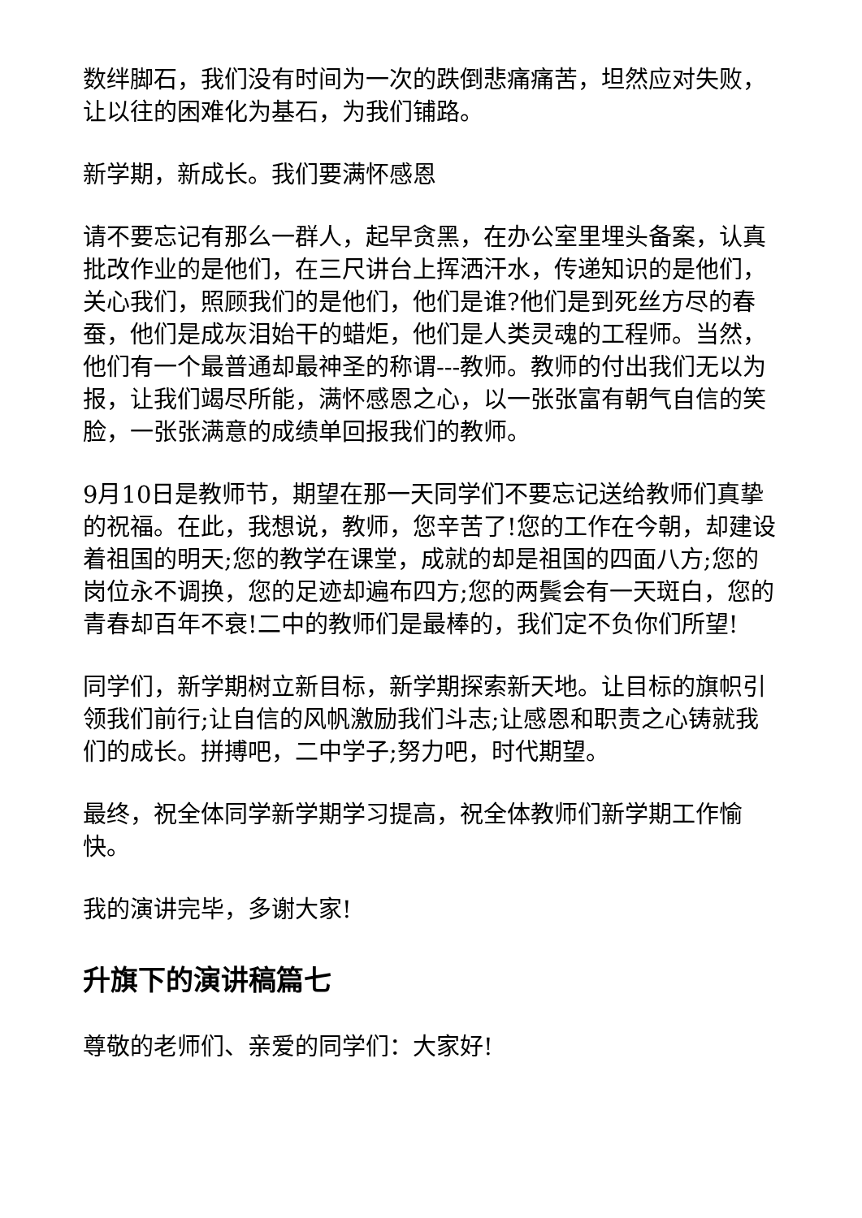数绊脚石，我们没有时间为一次的跌倒悲痛痛苦，坦然应对失败，让以往的困难化为基石，为我们铺路。
新学期，新成长。我们要满怀感恩
请不要忘记有那么一群人，起早贪黑，在办公室里埋头备案，认真批改作业的是他们，在三尺讲台上挥洒汗水，传递知识的是他们，关心我们，照顾我们的是他们，他们是谁?他们是到死丝方尽的春蚕，他们是成灰泪始干的蜡炬，他们是人类灵魂的工程师。当然，他们有一个最普通却最神圣的称谓---教师。教师的付出我们无以为报，让我们竭尽所能，满怀感恩之心，以一张张富有朝气自信的笑脸，一张张满意的成绩单回报我们的教师。
9月10日是教师节，期望在那一天同学们不要忘记送给教师们真挚的祝福。在此，我想说，教师，您辛苦了!您的工作在今朝，却建设着祖国的明天;您的教学在课堂，成就的却是祖国的四面八方;您的岗位永不调换，您的足迹却遍布四方;您的两鬓会有一天斑白，您的青春却百年不衰!二中的教师们是最棒的，我们定不负你们所望!
同学们，新学期树立新目标，新学期探索新天地。让目标的旗帜引领我们前行;让自信的风帆激励我们斗志;让感恩和职责之心铸就我们的成长。拼搏吧，二中学子;努力吧，时代期望。
最终，祝全体同学新学期学习提高，祝全体教师们新学期工作愉快。
我的演讲完毕，多谢大家!
升旗下的演讲稿篇七
尊敬的老师们、亲爱的同学们：大家好!